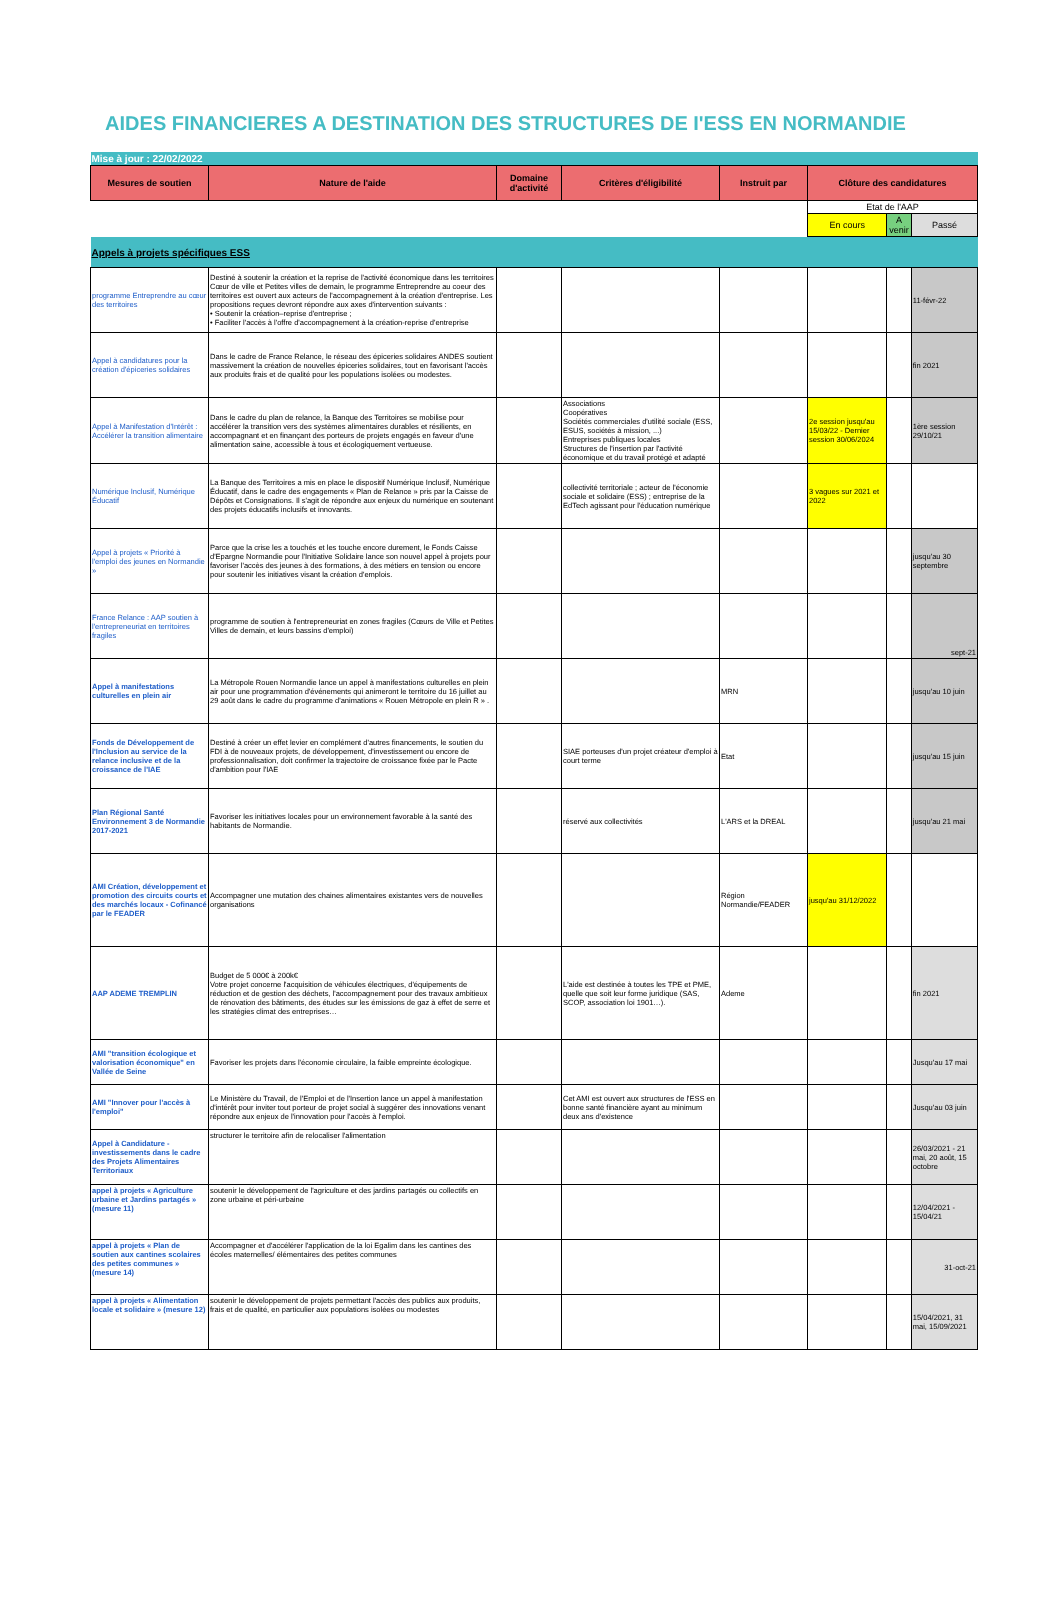AIDES FINANCIERES A DESTINATION DES STRUCTURES DE I'ESS EN NORMANDIE
| Mise à jour : 22/02/2022 | | | | | | | |
| Mesures de soutien | Nature de l'aide | Domaine d'activité | Critères d'éligibilité | Instruit par | Clôture des candidatures | | |
| | | | | | Etat de l'AAP | | |
| | | | | | En cours | A venir | Passé |
| Appels à projets spécifiques ESS | | | | | | | |
| programme Entreprendre au cœur des territoires | Destiné à soutenir la création et la reprise de l'activité économique dans les territoires Cœur de ville et Petites villes de demain, le programme Entreprendre au coeur des territoires est ouvert aux acteurs de l'accompagnement à la création d'entreprise. Les propositions reçues devront répondre aux axes d'intervention suivants : • Soutenir la création–reprise d'entreprise ; • Faciliter l'accès à l'offre d'accompagnement à la création-reprise d'entreprise | | | | | | 11-févr-22 |
| Appel à candidatures pour la création d'épiceries solidaires | Dans le cadre de France Relance, le réseau des épiceries solidaires ANDES soutient massivement la création de nouvelles épiceries solidaires, tout en favorisant l'accès aux produits frais et de qualité pour les populations isolées ou modestes. | | | | | | fin 2021 |
| Appel à Manifestation d'Intérêt : Accélérer la transition alimentaire | Dans le cadre du plan de relance, la Banque des Territoires se mobilise pour accélérer la transition vers des systèmes alimentaires durables et résilients, en accompagnant et en finançant des porteurs de projets engagés en faveur d'une alimentation saine, accessible à tous et écologiquement vertueuse. | | Associations Coopératives Sociétés commerciales d'utilité sociale (ESS, ESUS, sociétés à mission, ...) Entreprises publiques locales Structures de l'insertion par l'activité économique et du travail protégé et adapté | | 2e session jusqu'au 15/03/22 - Dernier session 30/06/2024 | | 1ère session 29/10/21 |
| Numérique Inclusif, Numérique Éducatif | La Banque des Territoires a mis en place le dispositif Numérique Inclusif, Numérique Éducatif, dans le cadre des engagements « Plan de Relance » pris par la Caisse de Dépôts et Consignations. Il s'agit de répondre aux enjeux du numérique en soutenant des projets éducatifs inclusifs et innovants. | | collectivité territoriale ; acteur de l'économie sociale et solidaire (ESS) ; entreprise de la EdTech agissant pour l'éducation numérique | | 3 vagues sur 2021 et 2022 | | |
| Appel à projets « Priorité à l'emploi des jeunes en Normandie » | Parce que la crise les a touchés et les touche encore durement, le Fonds Caisse d'Epargne Normandie pour l'Initiative Solidaire lance son nouvel appel à projets pour favoriser l'accès des jeunes à des formations, à des métiers en tension ou encore pour soutenir les initiatives visant la création d'emplois. | | | | | | jusqu'au 30 septembre |
| France Relance : AAP soutien à l'entrepreneuriat en territoires fragiles | programme de soutien à l'entrepreneuriat en zones fragiles (Cœurs de Ville et Petites Villes de demain, et leurs bassins d'emploi) | | | | | | sept-21 |
| Appel à manifestations culturelles en plein air | La Métropole Rouen Normandie lance un appel à manifestations culturelles en plein air pour une programmation d'événements qui animeront le territoire du 16 juillet au 29 août dans le cadre du programme d'animations « Rouen Métropole en plein R » . | | | MRN | | | jusqu'au 10 juin |
| Fonds de Développement de l'Inclusion au service de la relance inclusive et de la croissance de l'IAE | Destiné à créer un effet levier en complément d'autres financements, le soutien du FDI à de nouveaux projets, de développement, d'investissement ou encore de professionnalisation, doit confirmer la trajectoire de croissance fixée par le Pacte d'ambition pour l'IAE | | SIAE porteuses d'un projet créateur d'emploi à court terme | Etat | | | jusqu'au 15 juin |
| Plan Régional Santé Environnement 3 de Normandie 2017-2021 | Favoriser les initiatives locales pour un environnement favorable à la santé des habitants de Normandie. | | réservé aux collectivités | L'ARS et la DREAL | | | jusqu'au 21 mai |
| AMI Création, développement et promotion des circuits courts et des marchés locaux - Cofinancé par le FEADER | Accompagner une mutation des chaines alimentaires existantes vers de nouvelles organisations | | | Région Normandie/FEADER | jusqu'au 31/12/2022 | | |
| AAP ADEME TREMPLIN | Budget de 5 000€ à 200k€ Votre projet concerne l'acquisition de véhicules électriques, d'équipements de réduction et de gestion des déchets, l'accompagnement pour des travaux ambitieux de rénovation des bâtiments, des études sur les émissions de gaz à effet de serre et les stratégies climat des entreprises… | | L'aide est destinée à toutes les TPE et PME, quelle que soit leur forme juridique (SAS, SCOP, association loi 1901…). | Ademe | | | fin 2021 |
| AMI "transition écologique et valorisation économique" en Vallée de Seine | Favoriser les projets dans l'économie circulaire, la faible empreinte écologique. | | | | | | Jusqu'au 17 mai |
| AMI "Innover pour l'accès à l'emploi" | Le Ministère du Travail, de l'Emploi et de l'Insertion lance un appel à manifestation d'intérêt pour inviter tout porteur de projet social à suggérer des innovations venant répondre aux enjeux de l'innovation pour l'accès à l'emploi. | | Cet AMI est ouvert aux structures de l'ESS en bonne santé financière ayant au minimum deux ans d'existence | | | | Jusqu'au 03 juin |
| Appel à Candidature - investissements dans le cadre des Projets Alimentaires Territoriaux | structurer le territoire afin de relocaliser l'alimentation | | | | | | 26/03/2021 - 21 mai, 20 août, 15 octobre |
| appel à projets « Agriculture urbaine et Jardins partagés » (mesure 11) | soutenir le développement de l'agriculture et des jardins partagés ou collectifs en zone urbaine et péri-urbaine | | | | | | 12/04/2021 - 15/04/21 |
| appel à projets « Plan de soutien aux cantines scolaires des petites communes » (mesure 14) | Accompagner et d'accélérer l'application de la loi Egalim dans les cantines des écoles maternelles/ élémentaires des petites communes | | | | | | 31-oct-21 |
| appel à projets « Alimentation locale et solidaire » (mesure 12) | soutenir le développement de projets permettant l'accès des publics aux produits, frais et de qualité, en particulier aux populations isolées ou modestes | | | | | | 15/04/2021, 31 mai, 15/09/2021 |